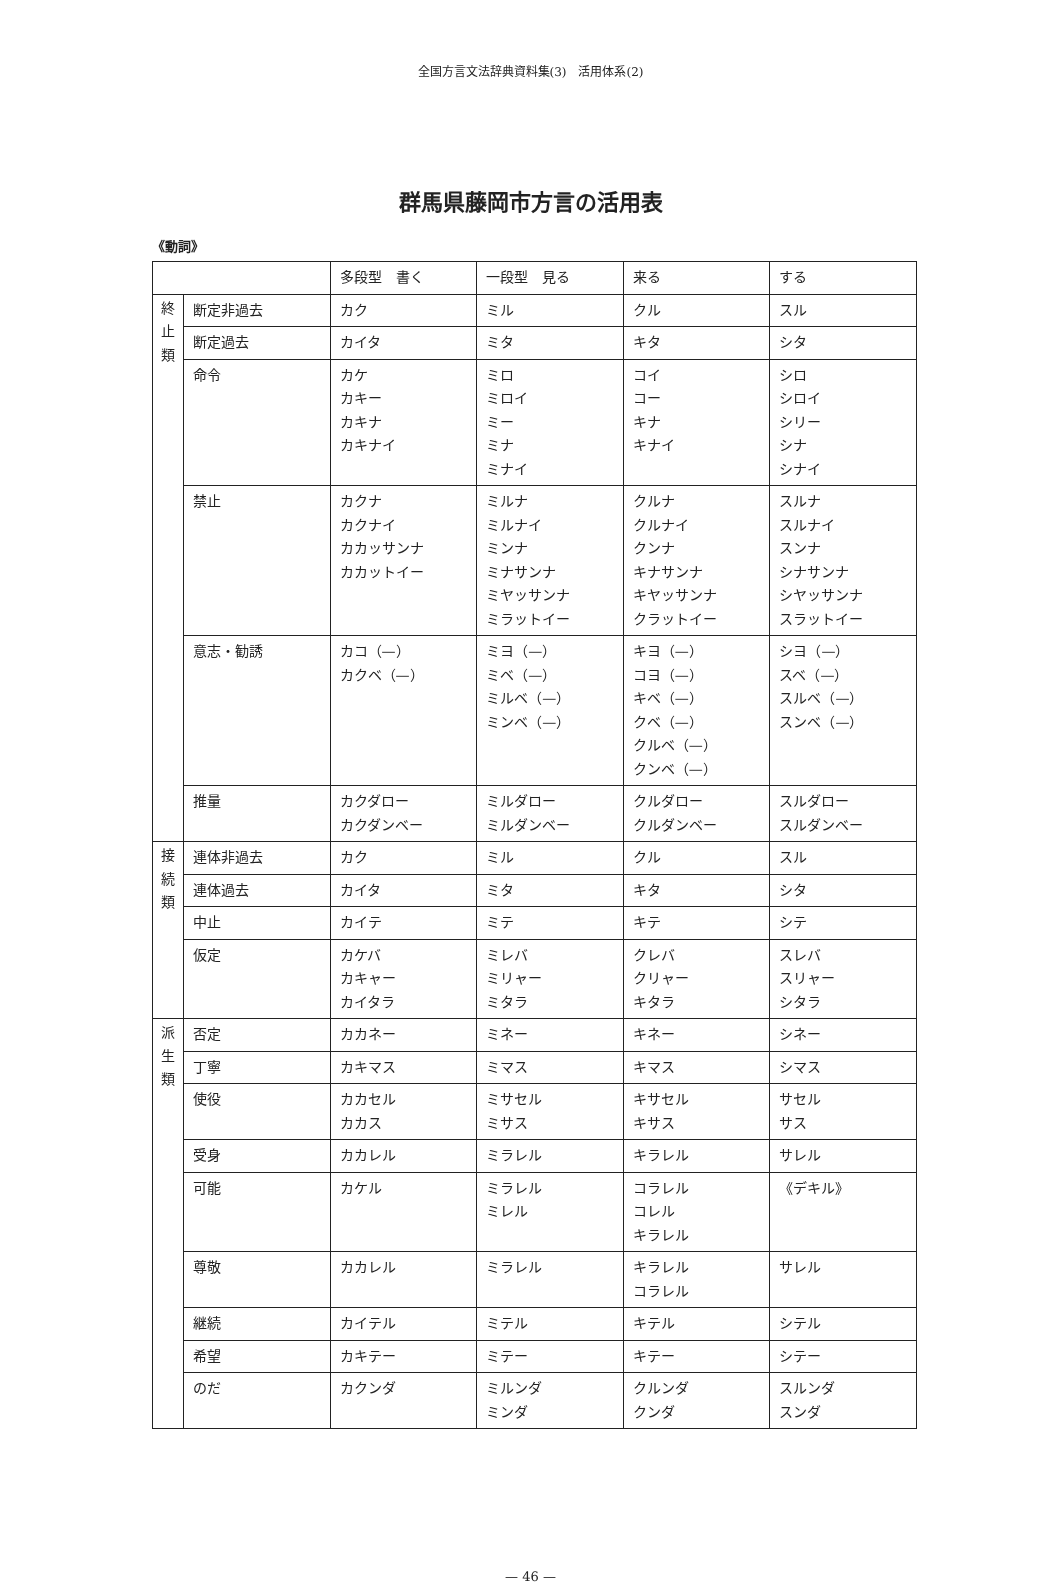全国方言文法辞典資料集(3)　活用体系(2)
群馬県藤岡市方言の活用表
《動詞》
| | | 多段型 書く | 一段型 見る | 来る | する |
| 終 止 類 | 断定非過去 | カク | ミル | クル | スル |
| | 断定過去 | カイタ | ミタ | キタ | シタ |
| | 命令 | カケ カキー カキナ カキナイ | ミロ ミロイ ミー ミナ ミナイ | コイ コー キナ キナイ | シロ シロイ シリー シナ シナイ |
| | 禁止 | カクナ カクナイ カカッサンナ カカットイー | ミルナ ミルナイ ミンナ ミナサンナ ミヤッサンナ ミラットイー | クルナ クルナイ クンナ キナサンナ キヤッサンナ クラットイー | スルナ スルナイ スンナ シナサンナ シヤッサンナ スラットイー |
| | 意志・勧誘 | カコ（—） カクベ（—） | ミヨ（—） ミベ（—） ミルベ（—） ミンベ（—） | キヨ（—） コヨ（—） キベ（—） クベ（—） クルベ（—） クンベ（—） | シヨ（—） スベ（—） スルベ（—） スンベ（—） |
| | 推量 | カクダロー カクダンベー | ミルダロー ミルダンベー | クルダロー クルダンベー | スルダロー スルダンベー |
| 接 続 類 | 連体非過去 | カク | ミル | クル | スル |
| | 連体過去 | カイタ | ミタ | キタ | シタ |
| | 中止 | カイテ | ミテ | キテ | シテ |
| | 仮定 | カケバ カキャー カイタラ | ミレバ ミリャー ミタラ | クレバ クリャー キタラ | スレバ スリャー シタラ |
| 派 生 類 | 否定 | カカネー | ミネー | キネー | シネー |
| | 丁寧 | カキマス | ミマス | キマス | シマス |
| | 使役 | カカセル カカス | ミサセル ミサス | キサセル キサス | サセル サス |
| | 受身 | カカレル | ミラレル | キラレル | サレル |
| | 可能 | カケル | ミラレル ミレル | コラレル コレル キラレル | 《デキル》 |
| | 尊敬 | カカレル | ミラレル | キラレル コラレル | サレル |
| | 継続 | カイテル | ミテル | キテル | シテル |
| | 希望 | カキテー | ミテー | キテー | シテー |
| | のだ | カクンダ | ミルンダ ミンダ | クルンダ クンダ | スルンダ スンダ |
— 46 —